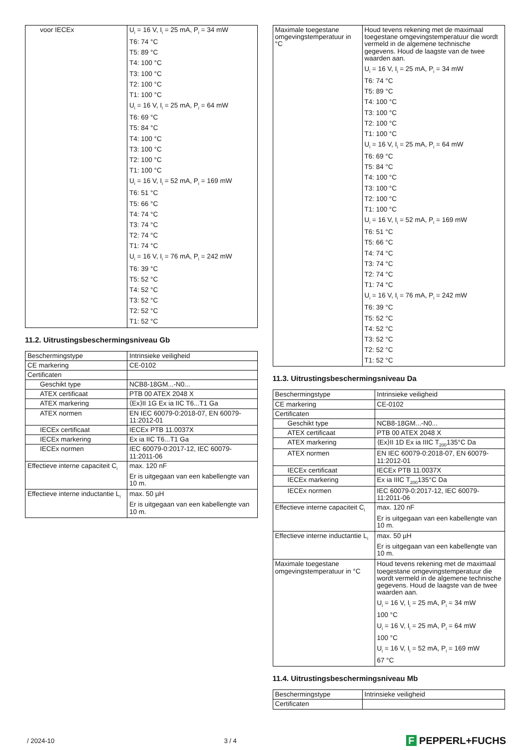| voor IECEx | U<sub>i</sub> = 16 V, I<sub>i</sub> = 25 mA, P<sub>i</sub> = 34 mW T6: 74 °C T5: 89 °C T4: 100 °C T3: 100 °C T2: 100 °C T1: 100 °C U<sub>i</sub> = 16 V, I<sub>i</sub> = 25 mA, P<sub>i</sub> = 64 mW T6: 69 °C T5: 84 °C T4: 100 °C T3: 100 °C T2: 100 °C T1: 100 °C U<sub>i</sub> = 16 V, I<sub>i</sub> = 52 mA, P<sub>i</sub> = 169 mW T6: 51 °C T5: 66 °C T4: 74 °C T3: 74 °C T2: 74 °C T1: 74 °C U<sub>i</sub> = 16 V, I<sub>i</sub> = 76 mA, P<sub>i</sub> = 242 mW T6: 39 °C T5: 52 °C T4: 52 °C T3: 52 °C T2: 52 °C T1: 52 °C |
11.2. Uitrustingsbeschermingsniveau Gb
| Beschermingstype | Intrinsieke veiligheid |
| CE markering | CE-0102 |
| Certificaten | |
| Geschikt type | NCB8-18GM...-N0... |
| ATEX certificaat | PTB 00 ATEX 2048 X |
| ATEX markering | ⟨Ex⟩II 1G Ex ia IIC T6...T1 Ga |
| ATEX normen | EN IEC 60079-0:2018-07, EN 60079-11:2012-01 |
| IECEx certificaat | IECEx PTB 11.0037X |
| IECEx markering | Ex ia IIC T6...T1 Ga |
| IECEx normen | IEC 60079-0:2017-12, IEC 60079-11:2011-06 |
| Effectieve interne capaciteit C<sub>i</sub> | max. 120 nF Er is uitgegaan van een kabellengte van 10 m. |
| Effectieve interne inductantie L<sub>i</sub> | max. 50 µH Er is uitgegaan van een kabellengte van 10 m. |
| Maximale toegestane omgevingstemperatuur in °C | Houd tevens rekening met de maximaal toegestane omgevingstemperatuur die wordt vermeld in de algemene technische gegevens. Houd de laagste van de twee waarden aan. U<sub>i</sub> = 16 V, I<sub>i</sub> = 25 mA, P<sub>i</sub> = 34 mW T6: 74 °C T5: 89 °C T4: 100 °C T3: 100 °C T2: 100 °C T1: 100 °C U<sub>i</sub> = 16 V, I<sub>i</sub> = 25 mA, P<sub>i</sub> = 64 mW T6: 69 °C T5: 84 °C T4: 100 °C T3: 100 °C T2: 100 °C T1: 100 °C U<sub>i</sub> = 16 V, I<sub>i</sub> = 52 mA, P<sub>i</sub> = 169 mW T6: 51 °C T5: 66 °C T4: 74 °C T3: 74 °C T2: 74 °C T1: 74 °C U<sub>i</sub> = 16 V, I<sub>i</sub> = 76 mA, P<sub>i</sub> = 242 mW T6: 39 °C T5: 52 °C T4: 52 °C T3: 52 °C T2: 52 °C T1: 52 °C |
11.3. Uitrustingsbeschermingsniveau Da
| Beschermingstype | Intrinsieke veiligheid |
| CE markering | CE-0102 |
| Certificaten | |
| Geschikt type | NCB8-18GM...-N0... |
| ATEX certificaat | PTB 00 ATEX 2048 X |
| ATEX markering | ⟨Ex⟩II 1D Ex ia IIIC T<sub>200</sub>135°C Da |
| ATEX normen | EN IEC 60079-0:2018-07, EN 60079-11:2012-01 |
| IECEx certificaat | IECEx PTB 11.0037X |
| IECEx markering | Ex ia IIIC T<sub>200</sub>135°C Da |
| IECEx normen | IEC 60079-0:2017-12, IEC 60079-11:2011-06 |
| Effectieve interne capaciteit C<sub>i</sub> | max. 120 nF Er is uitgegaan van een kabellengte van 10 m. |
| Effectieve interne inductantie L<sub>i</sub> | max. 50 µH Er is uitgegaan van een kabellengte van 10 m. |
| Maximale toegestane omgevingstemperatuur in °C | Houd tevens rekening met de maximaal toegestane omgevingstemperatuur die wordt vermeld in de algemene technische gegevens. Houd de laagste van de twee waarden aan. U<sub>i</sub> = 16 V, I<sub>i</sub> = 25 mA, P<sub>i</sub> = 34 mW 100 °C U<sub>i</sub> = 16 V, I<sub>i</sub> = 25 mA, P<sub>i</sub> = 64 mW 100 °C U<sub>i</sub> = 16 V, I<sub>i</sub> = 52 mA, P<sub>i</sub> = 169 mW 67 °C |
11.4. Uitrustingsbeschermingsniveau Mb
| Beschermingstype | Intrinsieke veiligheid |
| Certificaten | |
/ 2024-10 3 / 4 F PEPPERL+FUCHS